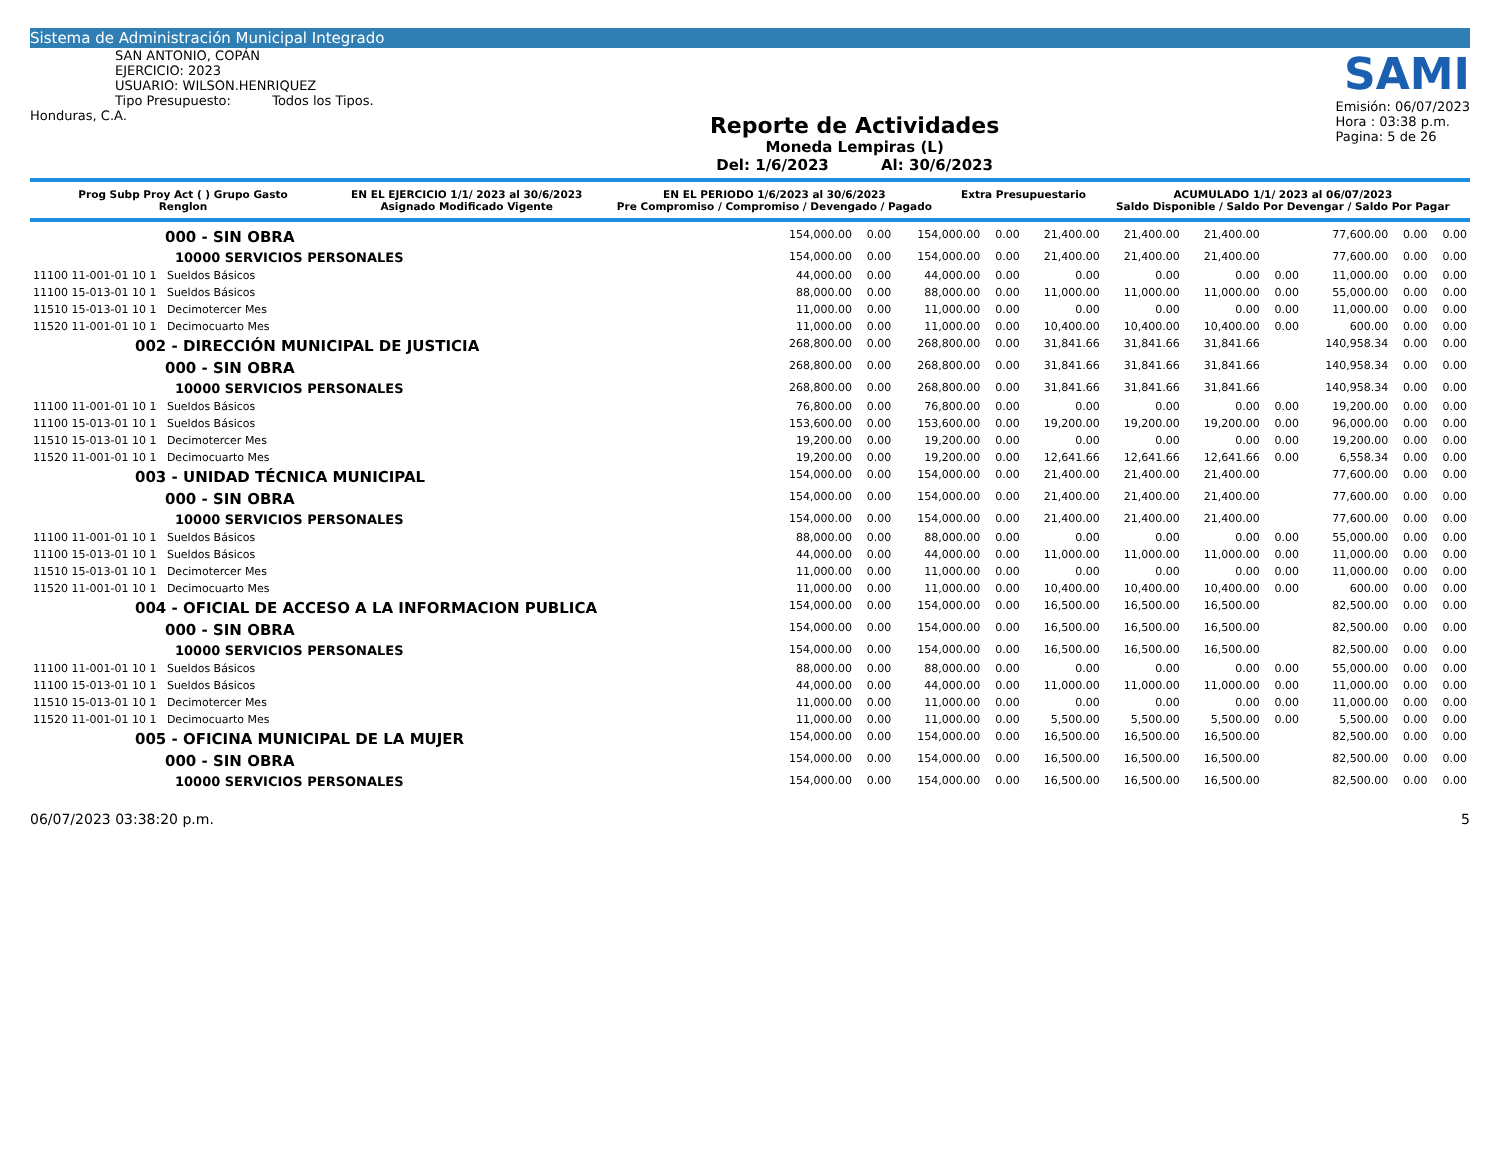Sistema de Administración Municipal Integrado
SAN ANTONIO, COPÁN
EJERCICIO: 2023
USUARIO: WILSON.HENRIQUEZ
Tipo Presupuesto: Todos los Tipos.
Honduras, C.A.
Reporte de Actividades
Moneda Lempiras (L)
Del: 1/6/2023 Al: 30/6/2023
SAMI
Emisión: 06/07/2023
Hora : 03:38 p.m.
Pagina: 5 de 26
| Prog Subp Proy Act ( ) Grupo Gasto Renglon | EN EL EJERCICIO 1/1/ 2023 al 30/6/2023 Asignado Modificado Vigente | EN EL PERIODO 1/6/2023 al 30/6/2023 Pre Compromiso / Compromiso / Devengado / Pagado | Extra Presupuestario | ACUMULADO 1/1/ 2023 al 06/07/2023 Saldo Disponible / Saldo Por Devengar / Saldo Por Pagar |
| --- | --- | --- | --- | --- |
| 000 - SIN OBRA | 154,000.00 | 0.00 | 154,000.00 | 0.00 | 21,400.00 | 21,400.00 | 21,400.00 | | 77,600.00 | 0.00 | 0.00 |
| 10000 SERVICIOS PERSONALES | 154,000.00 | 0.00 | 154,000.00 | 0.00 | 21,400.00 | 21,400.00 | 21,400.00 | | 77,600.00 | 0.00 | 0.00 |
| 11100 11-001-01 10 1 Sueldos Básicos | 44,000.00 | 0.00 | 44,000.00 | 0.00 | 0.00 | 0.00 | 0.00 | 0.00 | 11,000.00 | 0.00 | 0.00 |
| 11100 15-013-01 10 1 Sueldos Básicos | 88,000.00 | 0.00 | 88,000.00 | 0.00 | 11,000.00 | 11,000.00 | 11,000.00 | 0.00 | 55,000.00 | 0.00 | 0.00 |
| 11510 15-013-01 10 1 Decimotercer Mes | 11,000.00 | 0.00 | 11,000.00 | 0.00 | 0.00 | 0.00 | 0.00 | 0.00 | 11,000.00 | 0.00 | 0.00 |
| 11520 11-001-01 10 1 Decimocuarto Mes | 11,000.00 | 0.00 | 11,000.00 | 0.00 | 10,400.00 | 10,400.00 | 10,400.00 | 0.00 | 600.00 | 0.00 | 0.00 |
| 002 - DIRECCIÓN MUNICIPAL DE JUSTICIA | 268,800.00 | 0.00 | 268,800.00 | 0.00 | 31,841.66 | 31,841.66 | 31,841.66 | | 140,958.34 | 0.00 | 0.00 |
| 000 - SIN OBRA | 268,800.00 | 0.00 | 268,800.00 | 0.00 | 31,841.66 | 31,841.66 | 31,841.66 | | 140,958.34 | 0.00 | 0.00 |
| 10000 SERVICIOS PERSONALES | 268,800.00 | 0.00 | 268,800.00 | 0.00 | 31,841.66 | 31,841.66 | 31,841.66 | | 140,958.34 | 0.00 | 0.00 |
| 11100 11-001-01 10 1 Sueldos Básicos | 76,800.00 | 0.00 | 76,800.00 | 0.00 | 0.00 | 0.00 | 0.00 | 0.00 | 19,200.00 | 0.00 | 0.00 |
| 11100 15-013-01 10 1 Sueldos Básicos | 153,600.00 | 0.00 | 153,600.00 | 0.00 | 19,200.00 | 19,200.00 | 19,200.00 | 0.00 | 96,000.00 | 0.00 | 0.00 |
| 11510 15-013-01 10 1 Decimotercer Mes | 19,200.00 | 0.00 | 19,200.00 | 0.00 | 0.00 | 0.00 | 0.00 | 0.00 | 19,200.00 | 0.00 | 0.00 |
| 11520 11-001-01 10 1 Decimocuarto Mes | 19,200.00 | 0.00 | 19,200.00 | 0.00 | 12,641.66 | 12,641.66 | 12,641.66 | 0.00 | 6,558.34 | 0.00 | 0.00 |
| 003 - UNIDAD TÉCNICA MUNICIPAL | 154,000.00 | 0.00 | 154,000.00 | 0.00 | 21,400.00 | 21,400.00 | 21,400.00 | | 77,600.00 | 0.00 | 0.00 |
| 000 - SIN OBRA | 154,000.00 | 0.00 | 154,000.00 | 0.00 | 21,400.00 | 21,400.00 | 21,400.00 | | 77,600.00 | 0.00 | 0.00 |
| 10000 SERVICIOS PERSONALES | 154,000.00 | 0.00 | 154,000.00 | 0.00 | 21,400.00 | 21,400.00 | 21,400.00 | | 77,600.00 | 0.00 | 0.00 |
| 11100 11-001-01 10 1 Sueldos Básicos | 88,000.00 | 0.00 | 88,000.00 | 0.00 | 0.00 | 0.00 | 0.00 | 0.00 | 55,000.00 | 0.00 | 0.00 |
| 11100 15-013-01 10 1 Sueldos Básicos | 44,000.00 | 0.00 | 44,000.00 | 0.00 | 11,000.00 | 11,000.00 | 11,000.00 | 0.00 | 11,000.00 | 0.00 | 0.00 |
| 11510 15-013-01 10 1 Decimotercer Mes | 11,000.00 | 0.00 | 11,000.00 | 0.00 | 0.00 | 0.00 | 0.00 | 0.00 | 11,000.00 | 0.00 | 0.00 |
| 11520 11-001-01 10 1 Decimocuarto Mes | 11,000.00 | 0.00 | 11,000.00 | 0.00 | 10,400.00 | 10,400.00 | 10,400.00 | 0.00 | 600.00 | 0.00 | 0.00 |
| 004 - OFICIAL DE ACCESO A LA INFORMACION PUBLICA | 154,000.00 | 0.00 | 154,000.00 | 0.00 | 16,500.00 | 16,500.00 | 16,500.00 | | 82,500.00 | 0.00 | 0.00 |
| 000 - SIN OBRA | 154,000.00 | 0.00 | 154,000.00 | 0.00 | 16,500.00 | 16,500.00 | 16,500.00 | | 82,500.00 | 0.00 | 0.00 |
| 10000 SERVICIOS PERSONALES | 154,000.00 | 0.00 | 154,000.00 | 0.00 | 16,500.00 | 16,500.00 | 16,500.00 | | 82,500.00 | 0.00 | 0.00 |
| 11100 11-001-01 10 1 Sueldos Básicos | 88,000.00 | 0.00 | 88,000.00 | 0.00 | 0.00 | 0.00 | 0.00 | 0.00 | 55,000.00 | 0.00 | 0.00 |
| 11100 15-013-01 10 1 Sueldos Básicos | 44,000.00 | 0.00 | 44,000.00 | 0.00 | 11,000.00 | 11,000.00 | 11,000.00 | 0.00 | 11,000.00 | 0.00 | 0.00 |
| 11510 15-013-01 10 1 Decimotercer Mes | 11,000.00 | 0.00 | 11,000.00 | 0.00 | 0.00 | 0.00 | 0.00 | 0.00 | 11,000.00 | 0.00 | 0.00 |
| 11520 11-001-01 10 1 Decimocuarto Mes | 11,000.00 | 0.00 | 11,000.00 | 0.00 | 5,500.00 | 5,500.00 | 5,500.00 | 0.00 | 5,500.00 | 0.00 | 0.00 |
| 005 - OFICINA MUNICIPAL DE LA MUJER | 154,000.00 | 0.00 | 154,000.00 | 0.00 | 16,500.00 | 16,500.00 | 16,500.00 | | 82,500.00 | 0.00 | 0.00 |
| 000 - SIN OBRA | 154,000.00 | 0.00 | 154,000.00 | 0.00 | 16,500.00 | 16,500.00 | 16,500.00 | | 82,500.00 | 0.00 | 0.00 |
| 10000 SERVICIOS PERSONALES | 154,000.00 | 0.00 | 154,000.00 | 0.00 | 16,500.00 | 16,500.00 | 16,500.00 | | 82,500.00 | 0.00 | 0.00 |
06/07/2023 03:38:20 p.m. 5